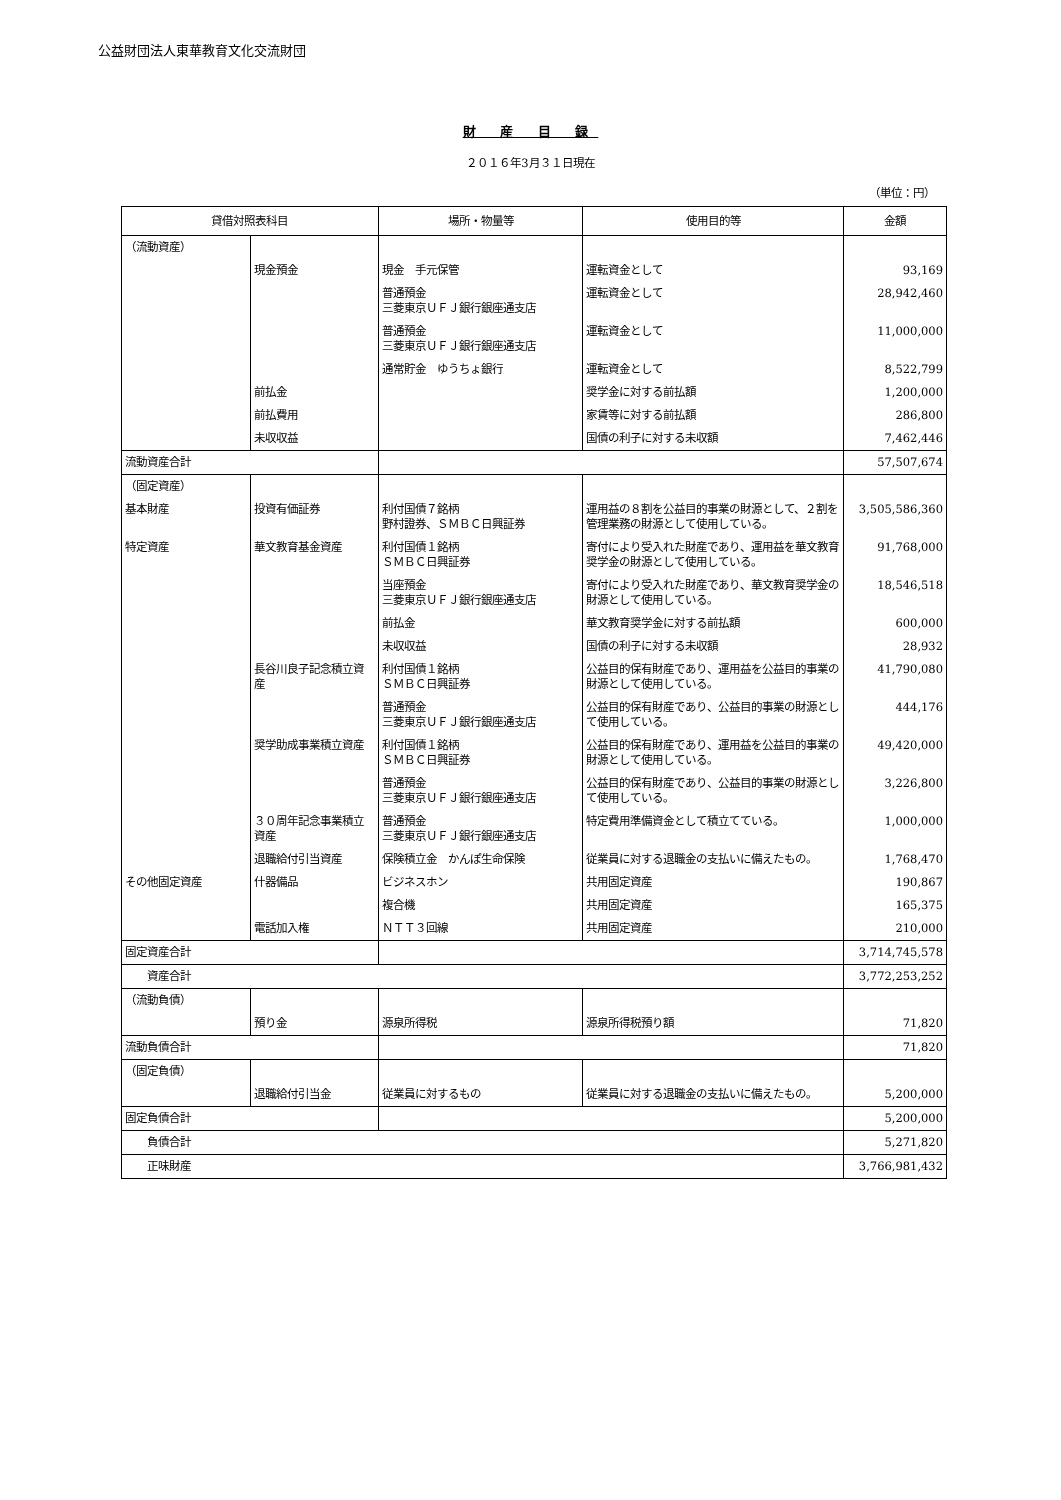公益財団法人東華教育文化交流財団
財 産 目 録
２０１６年3月３１日現在
（単位：円）
| 貸借対照表科目 | | 場所・物量等 | 使用目的等 | 金額 |
| --- | --- | --- | --- | --- |
| （流動資産） | | | | |
| | 現金預金 | 現金 手元保管 | 運転資金として | 93,169 |
| | | 普通預金 三菱東京ＵＦＪ銀行銀座通支店 | 運転資金として | 28,942,460 |
| | | 普通預金 三菱東京ＵＦＪ銀行銀座通支店 | 運転資金として | 11,000,000 |
| | | 通常貯金 ゆうちょ銀行 | 運転資金として | 8,522,799 |
| | 前払金 | | 奨学金に対する前払額 | 1,200,000 |
| | 前払費用 | | 家賃等に対する前払額 | 286,800 |
| | 未収収益 | | 国債の利子に対する未収額 | 7,462,446 |
| 流動資産合計 | | | | 57,507,674 |
| （固定資産） | | | | |
| 基本財産 | 投資有価証券 | 利付国債７銘柄 野村證券、ＳＭＢＣ日興証券 | 運用益の８割を公益目的事業の財源として、２割を管理業務の財源として使用している。 | 3,505,586,360 |
| 特定資産 | 華文教育基金資産 | 利付国債１銘柄 ＳＭＢＣ日興証券 | 寄付により受入れた財産であり、運用益を華文教育奨学金の財源として使用している。 | 91,768,000 |
| | | 当座預金 三菱東京ＵＦＪ銀行銀座通支店 | 寄付により受入れた財産であり、華文教育奨学金の財源として使用している。 | 18,546,518 |
| | | 前払金 | 華文教育奨学金に対する前払額 | 600,000 |
| | | 未収収益 | 国債の利子に対する未収額 | 28,932 |
| | 長谷川良子記念積立資産 | 利付国債１銘柄 ＳＭＢＣ日興証券 | 公益目的保有財産であり、運用益を公益目的事業の財源として使用している。 | 41,790,080 |
| | | 普通預金 三菱東京ＵＦＪ銀行銀座通支店 | 公益目的保有財産であり、公益目的事業の財源として使用している。 | 444,176 |
| | 奨学助成事業積立資産 | 利付国債１銘柄 ＳＭＢＣ日興証券 | 公益目的保有財産であり、運用益を公益目的事業の財源として使用している。 | 49,420,000 |
| | | 普通預金 三菱東京ＵＦＪ銀行銀座通支店 | 公益目的保有財産であり、公益目的事業の財源として使用している。 | 3,226,800 |
| | ３０周年記念事業積立資産 | 普通預金 三菱東京ＵＦＪ銀行銀座通支店 | 特定費用準備資金として積立てている。 | 1,000,000 |
| | 退職給付引当資産 | 保険積立金 かんぽ生命保険 | 従業員に対する退職金の支払いに備えたもの。 | 1,768,470 |
| その他固定資産 | 什器備品 | ビジネスホン | 共用固定資産 | 190,867 |
| | | 複合機 | 共用固定資産 | 165,375 |
| | 電話加入権 | ＮＴＴ３回線 | 共用固定資産 | 210,000 |
| 固定資産合計 | | | | 3,714,745,578 |
| 資産合計 | | | | 3,772,253,252 |
| （流動負債） | | | | |
| | 預り金 | 源泉所得税 | 源泉所得税預り額 | 71,820 |
| 流動負債合計 | | | | 71,820 |
| （固定負債） | | | | |
| | 退職給付引当金 | 従業員に対するもの | 従業員に対する退職金の支払いに備えたもの。 | 5,200,000 |
| 固定負債合計 | | | | 5,200,000 |
| 負債合計 | | | | 5,271,820 |
| 正味財産 | | | | 3,766,981,432 |